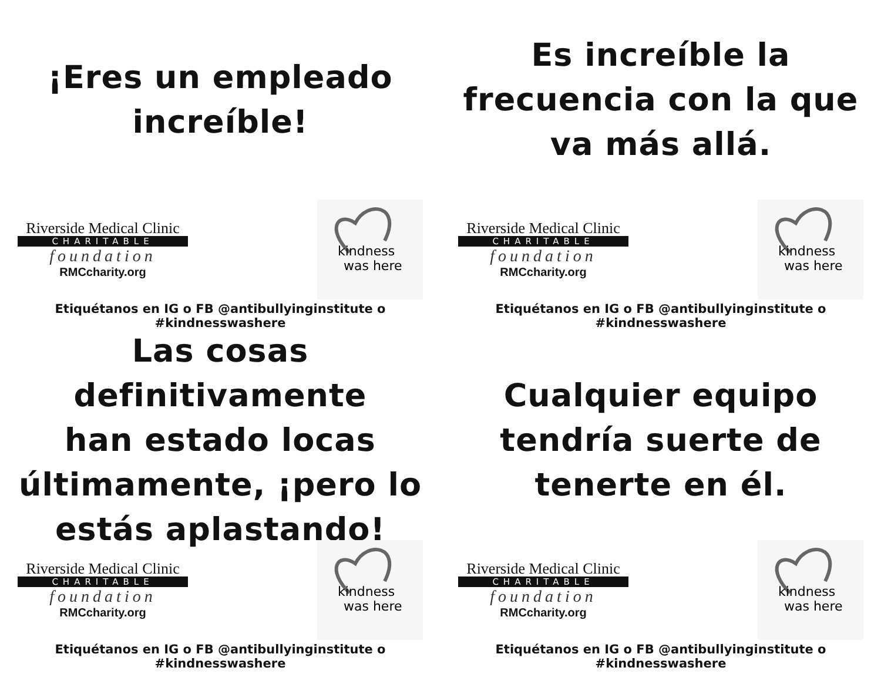¡Eres un empleado
increíble!
Riverside Medical Clinic
CHARITABLE
foundation
RMCcharity.org
kindness
was here
Etiquétanos en IG o FB @antibullyinginstitute o #kindnesswashere
Es increíble la
frecuencia con la que
va más allá.
Riverside Medical Clinic
CHARITABLE
foundation
RMCcharity.org
kindness
was here
Etiquétanos en IG o FB @antibullyinginstitute o #kindnesswashere
Las cosas definitivamente
han estado locas
últimamente, ¡pero lo
estás aplastando!
Riverside Medical Clinic
CHARITABLE
foundation
RMCcharity.org
kindness
was here
Etiquétanos en IG o FB @antibullyinginstitute o #kindnesswashere
Cualquier equipo
tendría suerte de
tenerte en él.
Riverside Medical Clinic
CHARITABLE
foundation
RMCcharity.org
kindness
was here
Etiquétanos en IG o FB @antibullyinginstitute o #kindnesswashere